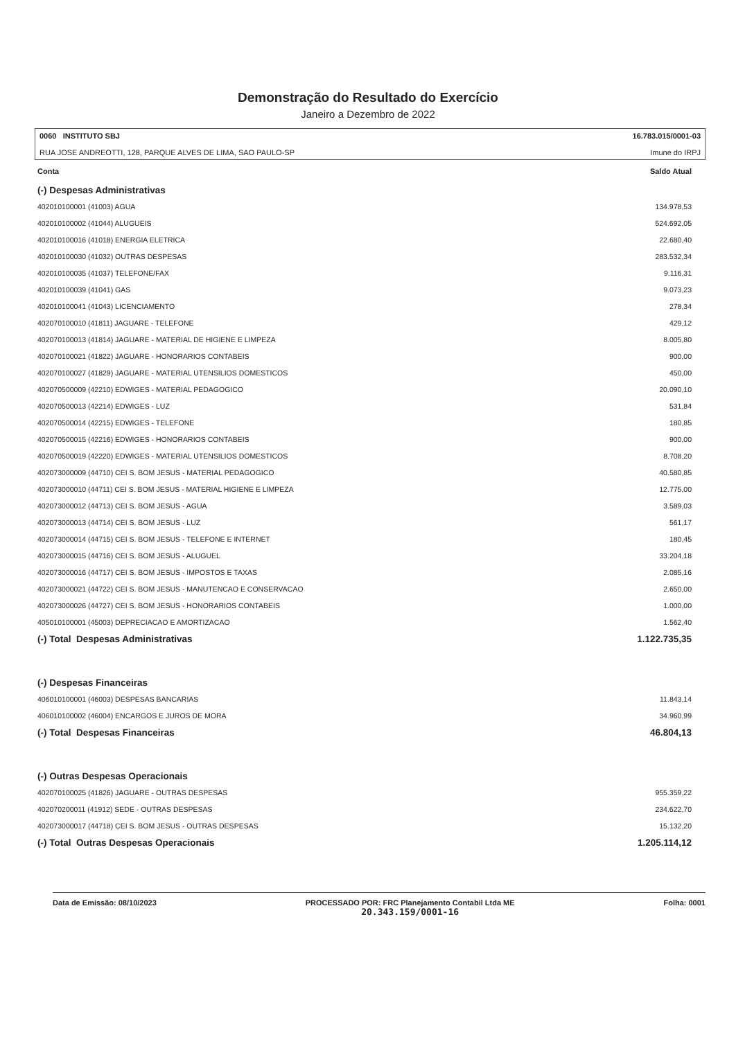Demonstração do Resultado do Exercício
Janeiro a Dezembro de 2022
0060 INSTITUTO SBJ
RUA JOSE ANDREOTTI, 128, PARQUE ALVES DE LIMA, SAO PAULO-SP
16.783.015/0001-03
Imune do IRPJ
| Conta | Saldo Atual |
| --- | --- |
| (-) Despesas Administrativas | |
| 402010100001 (41003) AGUA | 134.978,53 |
| 402010100002 (41044) ALUGUEIS | 524.692,05 |
| 402010100016 (41018) ENERGIA ELETRICA | 22.680,40 |
| 402010100030 (41032) OUTRAS DESPESAS | 283.532,34 |
| 402010100035 (41037) TELEFONE/FAX | 9.116,31 |
| 402010100039 (41041) GAS | 9.073,23 |
| 402010100041 (41043) LICENCIAMENTO | 278,34 |
| 402070100010 (41811) JAGUARE - TELEFONE | 429,12 |
| 402070100013 (41814) JAGUARE - MATERIAL DE HIGIENE E LIMPEZA | 8.005,80 |
| 402070100021 (41822) JAGUARE - HONORARIOS CONTABEIS | 900,00 |
| 402070100027 (41829) JAGUARE - MATERIAL UTENSILIOS DOMESTICOS | 450,00 |
| 402070500009 (42210) EDWIGES - MATERIAL PEDAGOGICO | 20.090,10 |
| 402070500013 (42214) EDWIGES - LUZ | 531,84 |
| 402070500014 (42215) EDWIGES - TELEFONE | 180,85 |
| 402070500015 (42216) EDWIGES - HONORARIOS CONTABEIS | 900,00 |
| 402070500019 (42220) EDWIGES - MATERIAL UTENSILIOS DOMESTICOS | 8.708,20 |
| 402073000009 (44710) CEI S. BOM JESUS - MATERIAL PEDAGOGICO | 40.580,85 |
| 402073000010 (44711) CEI S. BOM JESUS - MATERIAL HIGIENE E LIMPEZA | 12.775,00 |
| 402073000012 (44713) CEI S. BOM JESUS - AGUA | 3.589,03 |
| 402073000013 (44714) CEI S. BOM JESUS - LUZ | 561,17 |
| 402073000014 (44715) CEI S. BOM JESUS - TELEFONE E INTERNET | 180,45 |
| 402073000015 (44716) CEI S. BOM JESUS - ALUGUEL | 33.204,18 |
| 402073000016 (44717) CEI S. BOM JESUS - IMPOSTOS E TAXAS | 2.085,16 |
| 402073000021 (44722) CEI S. BOM JESUS - MANUTENCAO E CONSERVACAO | 2.650,00 |
| 402073000026 (44727) CEI S. BOM JESUS - HONORARIOS CONTABEIS | 1.000,00 |
| 405010100001 (45003) DEPRECIACAO E AMORTIZACAO | 1.562,40 |
| (-) Total Despesas Administrativas | 1.122.735,35 |
| (-) Despesas Financeiras | |
| 406010100001 (46003) DESPESAS BANCARIAS | 11.843,14 |
| 406010100002 (46004) ENCARGOS E JUROS DE MORA | 34.960,99 |
| (-) Total Despesas Financeiras | 46.804,13 |
| (-) Outras Despesas Operacionais | |
| 402070100025 (41826) JAGUARE - OUTRAS DESPESAS | 955.359,22 |
| 402070200011 (41912) SEDE - OUTRAS DESPESAS | 234.622,70 |
| 402073000017 (44718) CEI S. BOM JESUS - OUTRAS DESPESAS | 15.132,20 |
| (-) Total Outras Despesas Operacionais | 1.205.114,12 |
Data de Emissão: 08/10/2023 PROCESSADO POR: FRC Planejamento Contabil Ltda ME
20.343.159/0001-16
Folha: 0001